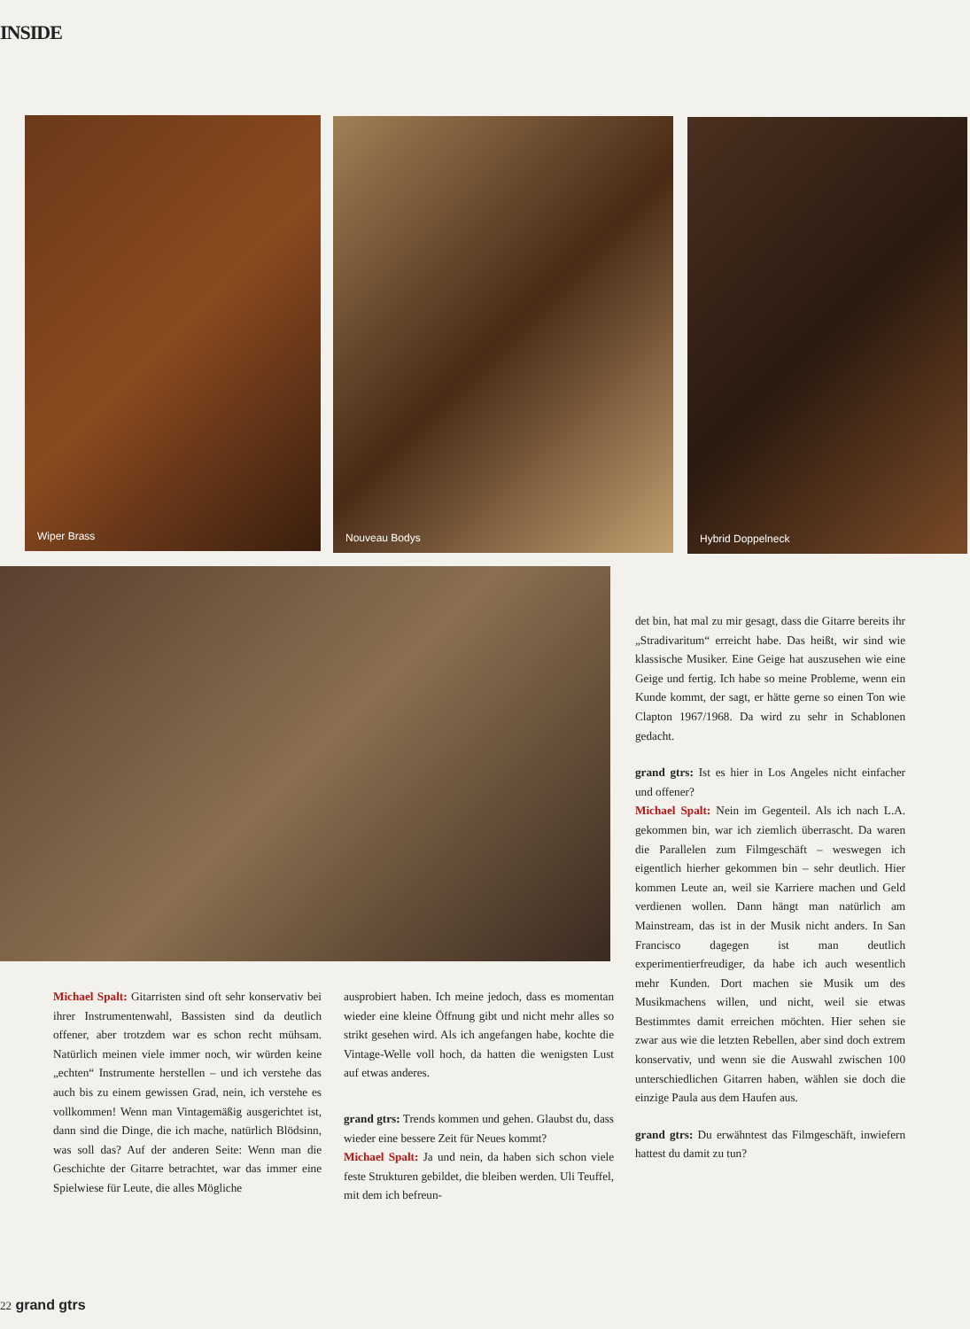INSIDE
Wiper Brass Nouveau Bodys Hybrid Doppelneck
Michael Spalt: Gitarristen sind oft sehr konservativ bei ihrer Instrumentenwahl, Bassisten sind da deutlich offener, aber trotzdem war es schon recht mühsam. Natürlich meinen viele immer noch, wir würden keine „echten“ Instrumente herstellen – und ich verstehe das auch bis zu einem gewissen Grad, nein, ich verstehe es vollkommen! Wenn man Vintagemäßig ausgerichtet ist, dann sind die Dinge, die ich mache, natürlich Blödsinn, was soll das? Auf der anderen Seite: Wenn man die Geschichte der Gitarre betrachtet, war das immer eine Spielwiese für Leute, die alles Mögliche
ausprobiert haben. Ich meine jedoch, dass es momentan wieder eine kleine Öffnung gibt und nicht mehr alles so strikt gesehen wird. Als ich angefangen habe, kochte die Vintage-Welle voll hoch, da hatten die wenigsten Lust auf etwas anderes.
grand gtrs: Trends kommen und gehen. Glaubst du, dass wieder eine bessere Zeit für Neues kommt?
Michael Spalt: Ja und nein, da haben sich schon viele feste Strukturen gebildet, die bleiben werden. Uli Teuffel, mit dem ich befreun-
det bin, hat mal zu mir gesagt, dass die Gitarre bereits ihr „Stradivaritum“ erreicht habe. Das heißt, wir sind wie klassische Musiker. Eine Geige hat auszusehen wie eine Geige und fertig. Ich habe so meine Probleme, wenn ein Kunde kommt, der sagt, er hätte gerne so einen Ton wie Clapton 1967/1968. Da wird zu sehr in Schablonen gedacht.
grand gtrs: Ist es hier in Los Angeles nicht einfacher und offener?
Michael Spalt: Nein im Gegenteil. Als ich nach L.A. gekommen bin, war ich ziemlich überrascht. Da waren die Parallelen zum Filmgeschäft – weswegen ich eigentlich hierher gekommen bin – sehr deutlich. Hier kommen Leute an, weil sie Karriere machen und Geld verdienen wollen. Dann hängt man natürlich am Mainstream, das ist in der Musik nicht anders. In San Francisco dagegen ist man deutlich experimentierfreudiger, da habe ich auch wesentlich mehr Kunden. Dort machen sie Musik um des Musikmachens willen, und nicht, weil sie etwas Bestimmtes damit erreichen möchten. Hier sehen sie zwar aus wie die letzten Rebellen, aber sind doch extrem konservativ, und wenn sie die Auswahl zwischen 100 unterschiedlichen Gitarren haben, wählen sie doch die einzige Paula aus dem Haufen aus.
grand gtrs: Du erwähntest das Filmgeschäft, inwiefern hattest du damit zu tun?
22 grand gtrs